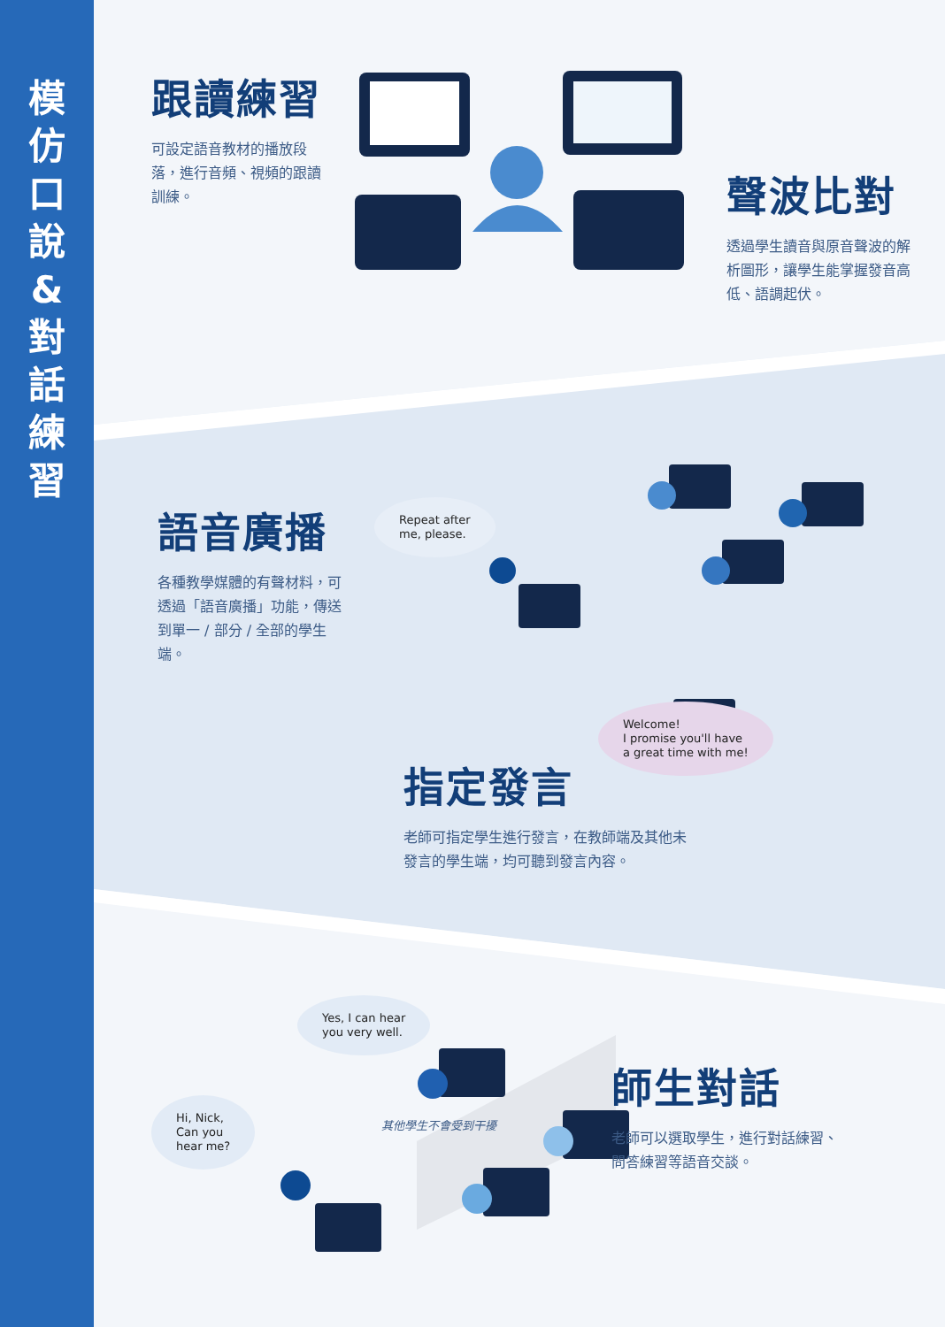模
仿
口
說
&
對
話
練
習
跟讀練習
可設定語音教材的播放段落，進行音頻、視頻的跟讀訓練。
聲波比對
透過學生讀音與原音聲波的解析圖形，讓學生能掌握發音高低、語調起伏。
語音廣播
各種教學媒體的有聲材料，可透過「語音廣播」功能，傳送到單一 / 部分 / 全部的學生端。
Repeat after
me, please.
指定發言
老師可指定學生進行發言，在教師端及其他未發言的學生端，均可聽到發言內容。
Welcome!
I promise you'll have
a great time with me!
Yes, I can hear
you very well.
Hi, Nick,
Can you
hear me?
其他學生不會受到干擾
師生對話
老師可以選取學生，進行對話練習、問答練習等語音交談。